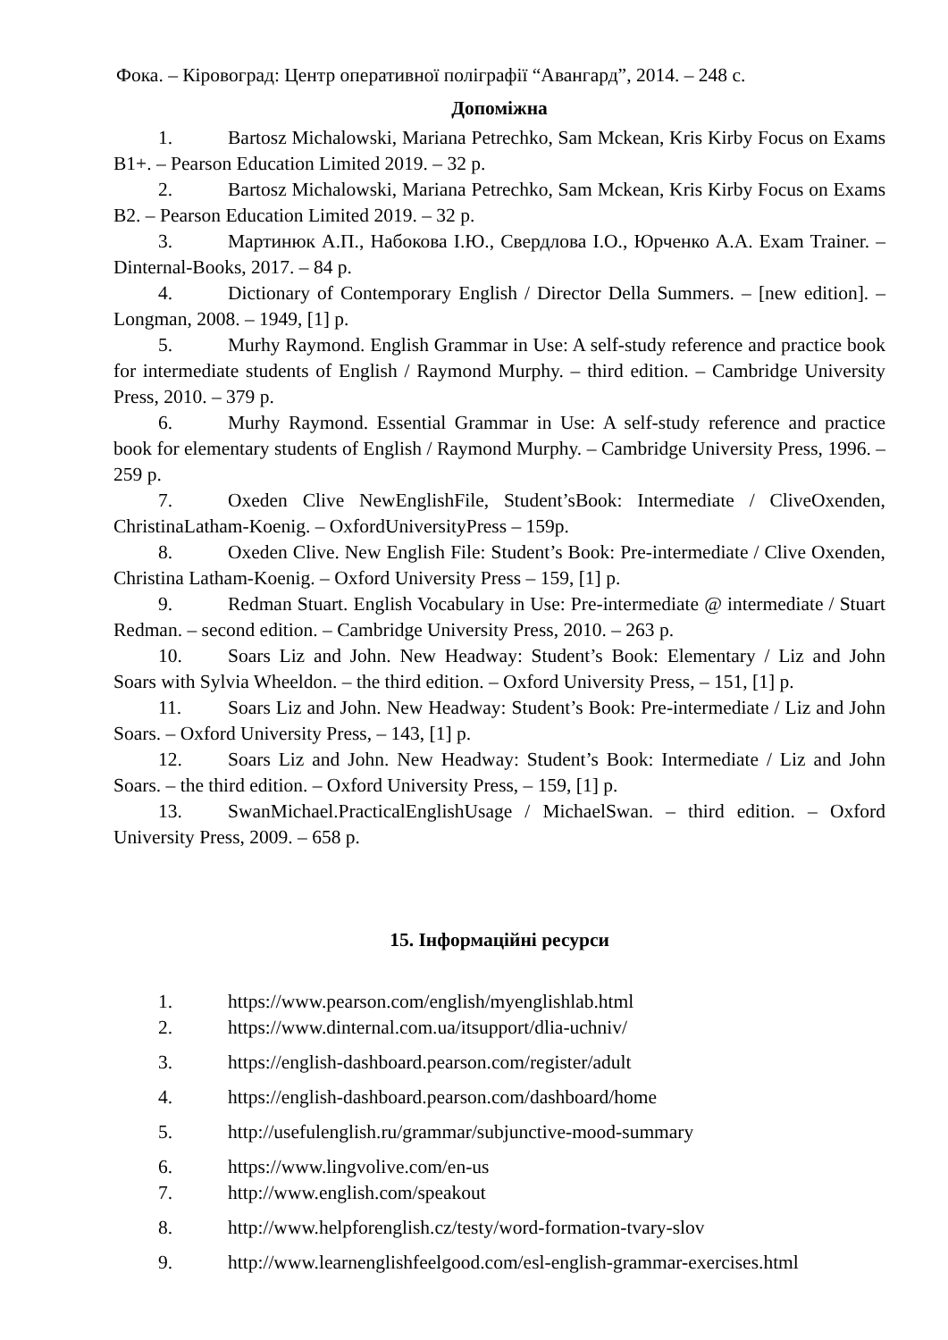Фока. – Кіровоград: Центр оперативної поліграфії “Авангард”, 2014. – 248 с.
Допоміжна
1. Bartosz Michalowski, Mariana Petrechko, Sam Mckean, Kris Kirby Focus on Exams B1+. – Pearson Education Limited 2019. – 32 p.
2. Bartosz Michalowski, Mariana Petrechko, Sam Mckean, Kris Kirby Focus on Exams B2. – Pearson Education Limited 2019. – 32 p.
3. Мартинюк А.П., Набокова І.Ю., Свердлова І.О., Юрченко А.А. Exam Trainer. – Dinternal-Books, 2017. – 84 p.
4. Dictionary of Contemporary English / Director Della Summers. – [new edition]. – Longman, 2008. – 1949, [1] p.
5. Murhy Raymond. English Grammar in Use: A self-study reference and practice book for intermediate students of English / Raymond Murphy. – third edition. – Cambridge University Press, 2010. – 379 p.
6. Murhy Raymond. Essential Grammar in Use: A self-study reference and practice book for elementary students of English / Raymond Murphy. – Cambridge University Press, 1996. – 259 p.
7. Oxeden Clive NewEnglishFile, Student’sBook: Intermediate / CliveOxenden, ChristinaLatham-Koenig. – OxfordUniversityPress – 159p.
8. Oxeden Clive. New English File: Student’s Book: Pre-intermediate / Clive Oxenden, Christina Latham-Koenig. – Oxford University Press – 159, [1] p.
9. Redman Stuart. English Vocabulary in Use: Pre-intermediate @ intermediate / Stuart Redman. – second edition. – Cambridge University Press, 2010. – 263 p.
10. Soars Liz and John. New Headway: Student’s Book: Elementary / Liz and John Soars with Sylvia Wheeldon. – the third edition. – Oxford University Press, – 151, [1] p.
11. Soars Liz and John. New Headway: Student’s Book: Pre-intermediate / Liz and John Soars. – Oxford University Press, – 143, [1] p.
12. Soars Liz and John. New Headway: Student’s Book: Intermediate / Liz and John Soars. – the third edition. – Oxford University Press, – 159, [1] p.
13. SwanMichael.PracticalEnglishUsage / MichaelSwan. – third edition. – Oxford University Press, 2009. – 658 p.
15. Інформаційні ресурси
1. https://www.pearson.com/english/myenglishlab.html
2. https://www.dinternal.com.ua/itsupport/dlia-uchniv/
3. https://english-dashboard.pearson.com/register/adult
4. https://english-dashboard.pearson.com/dashboard/home
5. http://usefulenglish.ru/grammar/subjunctive-mood-summary
6. https://www.lingvolive.com/en-us
7. http://www.english.com/speakout
8. http://www.helpforenglish.cz/testy/word-formation-tvary-slov
9. http://www.learnenglishfeelgood.com/esl-english-grammar-exercises.html